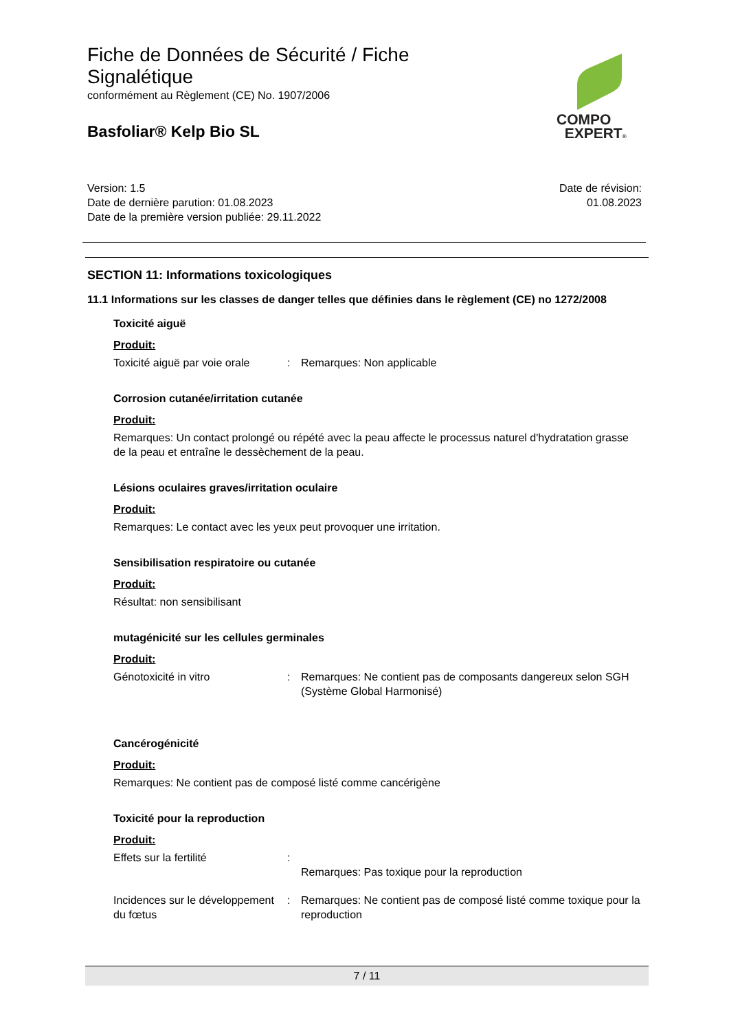Fiche de Données de Sécurité / Fiche
Signalétique
conformément au Règlement (CE) No. 1907/2006
Basfoliar® Kelp Bio SL
COMPO
EXPERT®
Version: 1.5
Date de dernière parution: 01.08.2023
Date de la première version publiée: 29.11.2022
Date de révision:
01.08.2023
SECTION 11: Informations toxicologiques
11.1 Informations sur les classes de danger telles que définies dans le règlement (CE) no 1272/2008
Toxicité aiguë
Produit:
Toxicité aiguë par voie orale
: Remarques: Non applicable
Corrosion cutanée/irritation cutanée
Produit:
Remarques: Un contact prolongé ou répété avec la peau affecte le processus naturel d'hydratation grasse de la peau et entraîne le dessèchement de la peau.
Lésions oculaires graves/irritation oculaire
Produit:
Remarques: Le contact avec les yeux peut provoquer une irritation.
Sensibilisation respiratoire ou cutanée
Produit:
Résultat: non sensibilisant
mutagénicité sur les cellules germinales
Produit:
Génotoxicité in vitro : Remarques: Ne contient pas de composants dangereux selon SGH (Système Global Harmonisé)
Cancérogénicité
Produit:
Remarques: Ne contient pas de composé listé comme cancérigène
Toxicité pour la reproduction
Produit:
Effets sur la fertilité :
Remarques: Pas toxique pour la reproduction
Incidences sur le développement du fœtus
: Remarques: Ne contient pas de composé listé comme toxique pour la reproduction
7 / 11